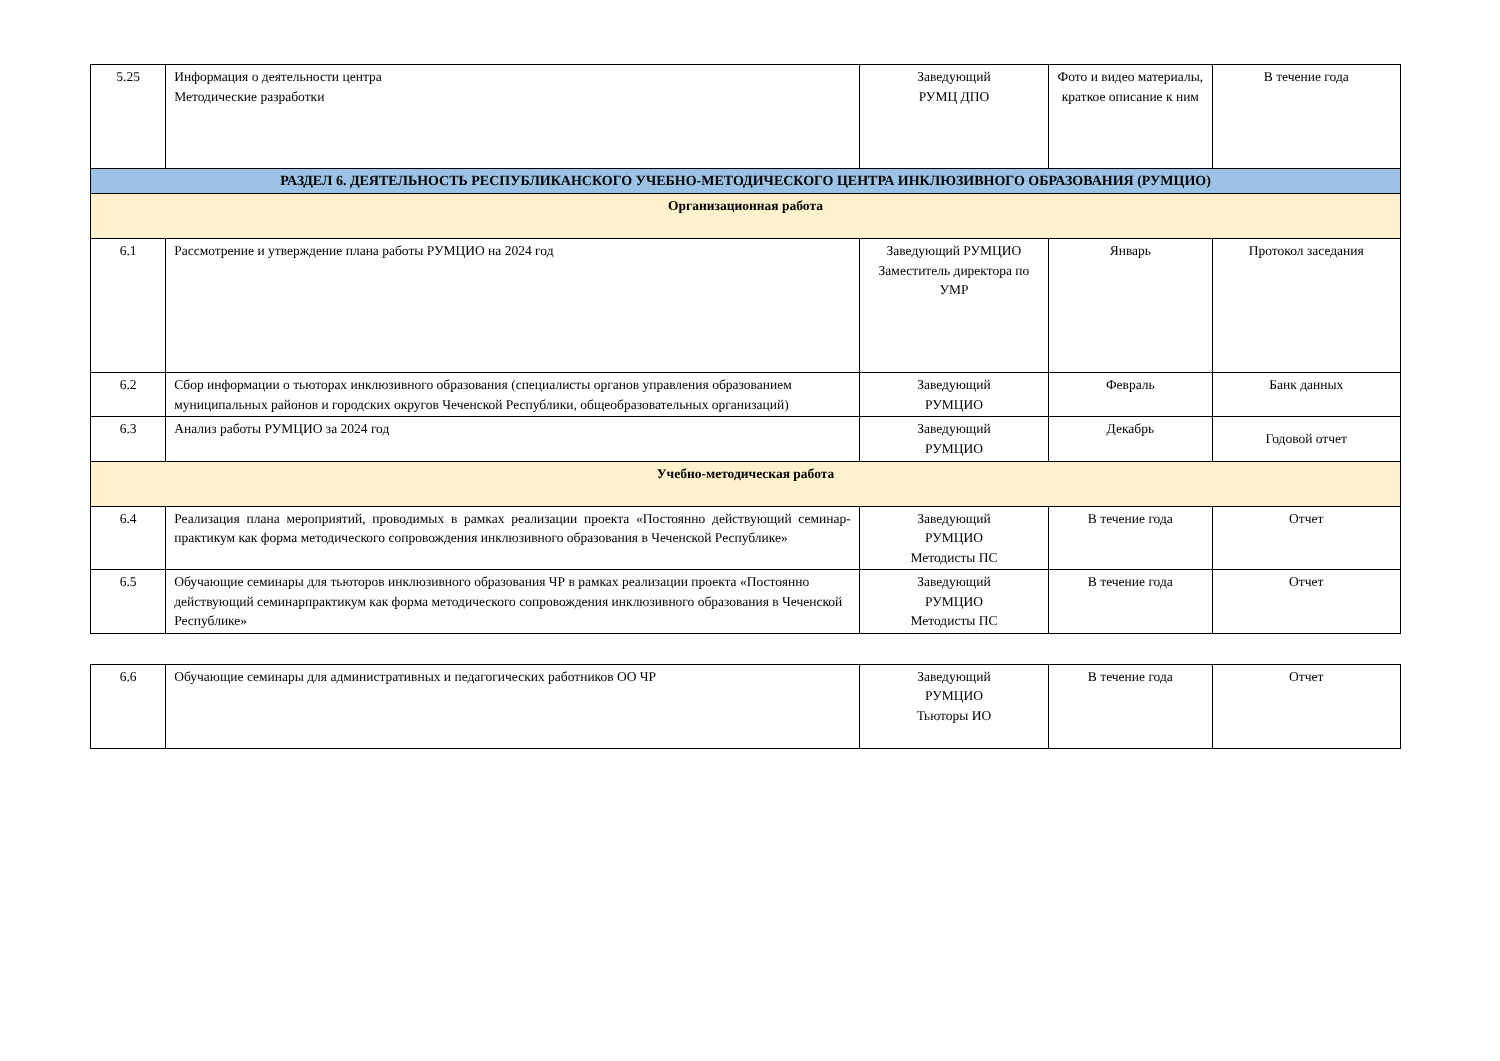| 5.25 | Информация о деятельности центра Методические разработки | Заведующий РУМЦ ДПО | Фото и видео материалы, краткое описание к ним | В течение года |
| РАЗДЕЛ 6. ДЕЯТЕЛЬНОСТЬ РЕСПУБЛИКАНСКОГО УЧЕБНО-МЕТОДИЧЕСКОГО ЦЕНТРА ИНКЛЮЗИВНОГО ОБРАЗОВАНИЯ (РУМЦИО) | | | | |
| Организационная работа | | | | |
| 6.1 | Рассмотрение и утверждение плана работы РУМЦИО на 2024 год | Заведующий РУМЦИО Заместитель директора по УМР | Январь | Протокол заседания |
| 6.2 | Сбор информации о тьюторах инклюзивного образования (специалисты органов управления образованием муниципальных районов и городских округов Чеченской Республики, общеобразовательных организаций) | Заведующий РУМЦИО | Февраль | Банк данных |
| 6.3 | Анализ работы РУМЦИО за 2024 год | Заведующий РУМЦИО | Декабрь | Годовой отчет |
| Учебно-методическая работа | | | | |
| 6.4 | Реализация плана мероприятий, проводимых в рамках реализации проекта «Постоянно действующий семинар-практикум как форма методического сопровождения инклюзивного образования в Чеченской Республике» | Заведующий РУМЦИО Методисты ПС | В течение года | Отчет |
| 6.5 | Обучающие семинары для тьюторов инклюзивного образования ЧР в рамках реализации проекта «Постоянно действующий семинарпрактикум как форма методического сопровождения инклюзивного образования в Чеченской Республике» | Заведующий РУМЦИО Методисты ПС | В течение года | Отчет |
| 6.6 | Обучающие семинары для административных и педагогических работников ОО ЧР | Заведующий РУМЦИО Тьюторы ИО | В течение года | Отчет |